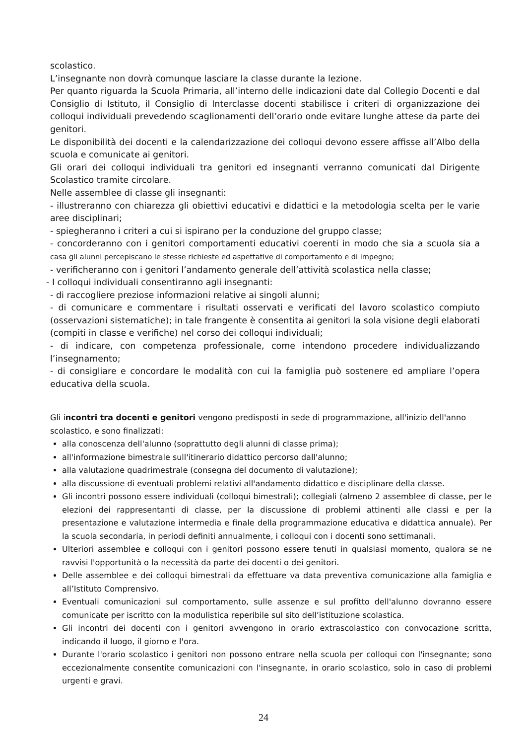scolastico.
L’insegnante non dovrà comunque lasciare la classe durante la lezione.
Per quanto riguarda la Scuola Primaria, all’interno delle indicazioni date dal Collegio Docenti e dal Consiglio di Istituto, il Consiglio di Interclasse docenti stabilisce i criteri di organizzazione dei colloqui individuali prevedendo scaglionamenti dell’orario onde evitare lunghe attese da parte dei genitori.
Le disponibilità dei docenti e la calendarizzazione dei colloqui devono essere affisse all’Albo della scuola e comunicate ai genitori.
Gli orari dei colloqui individuali tra genitori ed insegnanti verranno comunicati dal Dirigente Scolastico tramite circolare.
Nelle assemblee di classe gli insegnanti:
- illustreranno con chiarezza gli obiettivi educativi e didattici e la metodologia scelta per le varie aree disciplinari;
- spiegheranno i criteri a cui si ispirano per la conduzione del gruppo classe;
- concorderanno con i genitori comportamenti educativi coerenti in modo che sia a scuola sia a casa gli alunni percepiscano le stesse richieste ed aspettative di comportamento e di impegno;
- verificheranno con i genitori l’andamento generale dell’attività scolastica nella classe;
- I colloqui individuali consentiranno agli insegnanti:
- di raccogliere preziose informazioni relative ai singoli alunni;
- di comunicare e commentare i risultati osservati e verificati del lavoro scolastico compiuto (osservazioni sistematiche); in tale frangente è consentita ai genitori la sola visione degli elaborati (compiti in classe e verifiche) nel corso dei colloqui individuali;
- di indicare, con competenza professionale, come intendono procedere individualizzando l’insegnamento;
- di consigliare e concordare le modalità con cui la famiglia può sostenere ed ampliare l’opera educativa della scuola.
Gli incontri tra docenti e genitori vengono predisposti in sede di programmazione, all'inizio dell'anno scolastico, e sono finalizzati:
alla conoscenza dell'alunno (soprattutto degli alunni di classe prima);
all'informazione bimestrale sull'itinerario didattico percorso dall'alunno;
alla valutazione quadrimestrale (consegna del documento di valutazione);
alla discussione di eventuali problemi relativi all'andamento didattico e disciplinare della classe.
Gli incontri possono essere individuali (colloqui bimestrali); collegiali (almeno 2 assemblee di classe, per le elezioni dei rappresentanti di classe, per la discussione di problemi attinenti alle classi e per la presentazione e valutazione intermedia e finale della programmazione educativa e didattica annuale). Per la scuola secondaria, in periodi definiti annualmente, i colloqui con i docenti sono settimanali.
Ulteriori assemblee e colloqui con i genitori possono essere tenuti in qualsiasi momento, qualora se ne ravvisi l'opportunità o la necessità da parte dei docenti o dei genitori.
Delle assemblee e dei colloqui bimestrali da effettuare va data preventiva comunicazione alla famiglia e all’Istituto Comprensivo.
Eventuali comunicazioni sul comportamento, sulle assenze e sul profitto dell'alunno dovranno essere comunicate per iscritto con la modulistica reperibile sul sito dell’istituzione scolastica.
Gli incontri dei docenti con i genitori avvengono in orario extrascolastico con convocazione scritta, indicando il luogo, il giorno e l'ora.
Durante l'orario scolastico i genitori non possono entrare nella scuola per colloqui con l'insegnante; sono eccezionalmente consentite comunicazioni con l'insegnante, in orario scolastico, solo in caso di problemi urgenti e gravi.
24